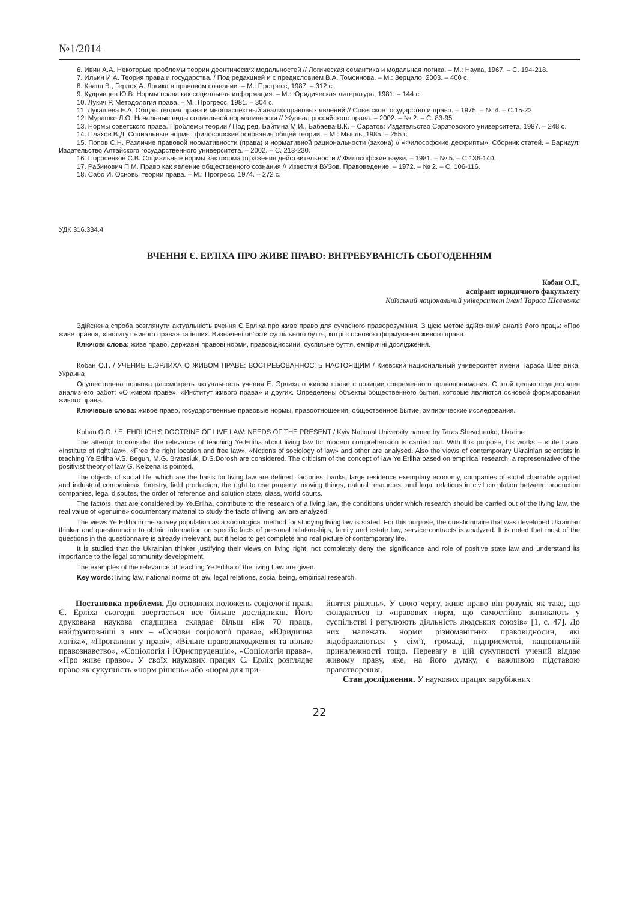№1/2014
6. Ивин А.А. Некоторые проблемы теории деонтических модальностей // Логическая семантика и модальная логика. – М.: Наука, 1967. – С. 194-218.
7. Ильин И.А. Теория права и государства. / Под редакцией и с предисловием В.А. Томсинова. – М.: Зерцало, 2003. – 400 с.
8. Кнапп В., Герлох А. Логика в правовом сознании. – М.: Прогресс, 1987. – 312 с.
9. Кудрявцев Ю.В. Нормы права как социальная информация. – М.: Юридическая литература, 1981. – 144 с.
10. Лукич Р. Методология права. – М.: Прогресс, 1981. – 304 с.
11. Лукашева Е.А. Общая теория права и многоаспектный анализ правовых явлений // Советское государство и право. – 1975. – № 4. – С.15-22.
12. Мурашко Л.О. Начальные виды социальной нормативности // Журнал российского права. – 2002. – № 2. – С. 83-95.
13. Нормы советского права. Проблемы теории / Под ред. Байтина М.И., Бабаева В.К. – Саратов: Издательство Саратовского университета, 1987. – 248 с.
14. Плахов В.Д. Социальные нормы: философские основания общей теории. – М.: Мысль, 1985. – 255 с.
15. Попов С.Н. Различие правовой нормативности (права) и нормативной рациональности (закона) // «Философские дескрипты». Сборник статей. – Барнаул: Издательство Алтайского государственного университета. – 2002. – С. 213-230.
16. Поросенков С.В. Социальные нормы как форма отражения действительности // Философские науки. – 1981. – № 5. – С.136-140.
17. Рабинович П.М. Право как явление общественного сознания // Известия ВУЗов. Правоведение. – 1972. – № 2. – С. 106-116.
18. Сабо И. Основы теории права. – М.: Прогресс, 1974. – 272 с.
УДК 316.334.4
ВЧЕННЯ Є. ЕРЛІХА ПРО ЖИВЕ ПРАВО: ВИТРЕБУВАНІСТЬ СЬОГОДЕННЯМ
Кобан О.Г.,
аспірант юридичного факультету
Київський національний університет імені Тараса Шевченка
Здійснена спроба розглянути актуальність вчення Є.Ерліха про живе право для сучасного праворозуміння. З цією метою здійснений аналіз його праць: «Про живе право», «Інститут живого права» та інших. Визначені об’єкти суспільного буття, котрі є основою формування живого права.
Ключові слова: живе право, державні правові норми, правовідносини, суспільне буття, емпіричні дослідження.
Кобан О.Г. / УЧЕНИЕ Е.ЭРЛИХА О ЖИВОМ ПРАВЕ: ВОСТРЕБОВАННОСТЬ НАСТОЯЩИМ / Киевский национальный университет имени Тараса Шевченка, Украина
Осуществлена попытка рассмотреть актуальность учения Е. Эрлиха о живом праве с позиции современного правопонимания. С этой целью осуществлен анализ его работ: «О живом праве», «Институт живого права» и других. Определены объекты общественного бытия, которые являются основой формирования живого права.
Ключевые слова: живое право, государственные правовые нормы, правоотношения, общественное бытие, эмпирические исследования.
Koban O.G. / E. EHRLICH’S DOCTRINE OF LIVE LAW: NEEDS OF THE PRESENT / Kyiv National University named by Taras Shevchenko, Ukraine
The attempt to consider the relevance of teaching Ye.Erliha about living law for modern comprehension is carried out. With this purpose, his works – «Life Law», «Institute of right law», «Free the right location and free law», «Notions of sociology of law» and other are analysed. Also the views of contemporary Ukrainian scientists in teaching Ye.Erliha V.S. Begun, M.G. Bratasiuk, D.S.Dorosh are considered. The criticism of the concept of law Ye.Erliha based on empirical research, a representative of the positivist theory of law G. Kelzena is pointed.
The objects of social life, which are the basis for living law are defined: factories, banks, large residence exemplary economy, companies of «total charitable applied and industrial companies», forestry, field production, the right to use property, moving things, natural resources, and legal relations in civil circulation between production companies, legal disputes, the order of reference and solution state, class, world courts.
The factors, that are considered by Ye.Erliha, contribute to the research of a living law, the conditions under which research should be carried out of the living law, the real value of «genuine» documentary material to study the facts of living law are analyzed.
The views Ye.Erliha in the survey population as a sociological method for studying living law is stated. For this purpose, the questionnaire that was developed Ukrainian thinker and questionnaire to obtain information on specific facts of personal relationships, family and estate law, service contracts is analyzed. It is noted that most of the questions in the questionnaire is already irrelevant, but it helps to get complete and real picture of contemporary life.
It is studied that the Ukrainian thinker justifying their views on living right, not completely deny the significance and role of positive state law and understand its importance to the legal community development.
The examples of the relevance of teaching Ye.Erliha of the living Law are given.
Key words: living law, national norms of law, legal relations, social being, empirical research.
Постановка проблеми. До основних положень соціології права Є. Ерліха сьогодні звертається все більше дослідників. Його друкована наукова спадщина складає більш ніж 70 праць, найґрунтовніші з них – «Основи соціології права», «Юридична логіка», «Прогалини у праві», «Вільне правознаходження та вільне правознавство», «Соціологія і Юриспруденція», «Соціологія права», «Про живе право». У своїх наукових працях Є. Ерліх розглядає право як сукупність «норм рішень» або «норм для при-
йняття рішень». У свою чергу, живе право він розуміє як таке, що складається із «правових норм, що самостійно виникають у суспільстві і регулюють діяльність людських союзів» [1, с. 47]. До них належать норми різноманітних правовідносин, які відображаються у сім’ї, громаді, підприємстві, національній приналежності тощо. Перевагу в цій сукупності учений віддає живому праву, яке, на його думку, є важливою підставою правотворення.
Стан дослідження. У наукових працях зарубіжних
22